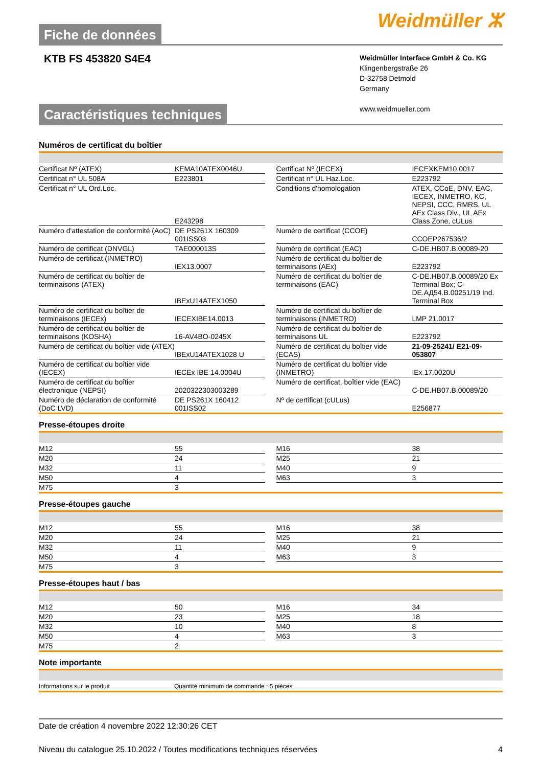Fiche de données
Weidmüller ⵣ
KTB FS 453820 S4E4
Weidmüller Interface GmbH & Co. KG
Klingenbergstraße 26
D-32758 Detmold
Germany
www.weidmueller.com
Caractéristiques techniques
Numéros de certificat du boîtier
| Certificat Nº (ATEX) | KEMA10ATEX0046U | | Certificat Nº (IECEX) | IECEXKEM10.0017 |
| Certificat n° UL 508A | E223801 | | Certificat n° UL Haz.Loc. | E223792 |
| Certificat n° UL Ord.Loc. | E243298 | | Conditions d'homologation | ATEX, CCoE, DNV, EAC, IECEX, INMETRO, KC, NEPSI, CCC, RMRS, UL AEx Class Div., UL AEx Class Zone, cULus |
| Numéro d'attestation de conformité (AoC) | DE PS261X 160309 001ISS03 | | Numéro de certificat (CCOE) | CCOEP267536/2 |
| Numéro de certificat (DNVGL) | TAE000013S | | Numéro de certificat (EAC) | C-DE.HB07.B.00089-20 |
| Numéro de certificat (INMETRO) | IEX13.0007 | | Numéro de certificat du boîtier de terminaisons (AEx) | E223792 |
| Numéro de certificat du boîtier de terminaisons (ATEX) | IBExU14ATEX1050 | | Numéro de certificat du boîtier de terminaisons (EAC) | C-DE.HB07.B.00089/20 Ex Terminal Box; C-DE.АД54.B.00251/19 Ind. Terminal Box |
| Numéro de certificat du boîtier de terminaisons (IECEx) | IECEXIBE14.0013 | | Numéro de certificat du boîtier de terminaisons (INMETRO) | LMP 21.0017 |
| Numéro de certificat du boîtier de terminaisons (KOSHA) | 16-AV4BO-0245X | | Numéro de certificat du boîtier de terminaisons UL | E223792 |
| Numéro de certificat du boîtier vide (ATEX) | IBExU14ATEX1028 U | | Numéro de certificat du boîtier vide (ECAS) | 21-09-25241/ E21-09-053807 |
| Numéro de certificat du boîtier vide (IECEX) | IECEx IBE 14.0004U | | Numéro de certificat du boîtier vide (INMETRO) | IEx 17.0020U |
| Numéro de certificat du boîtier électronique (NEPSI) | 2020322303003289 | | Numéro de certificat, boîtier vide (EAC) | C-DE.HB07.B.00089/20 |
| Numéro de déclaration de conformité (DoC LVD) | DE PS261X 160412 001ISS02 | | Nº de certificat (cULus) | E256877 |
Presse-étoupes droite
| M12 | 55 | | M16 | 38 |
| M20 | 24 | | M25 | 21 |
| M32 | 11 | | M40 | 9 |
| M50 | 4 | | M63 | 3 |
| M75 | 3 | | | |
Presse-étoupes gauche
| M12 | 55 | | M16 | 38 |
| M20 | 24 | | M25 | 21 |
| M32 | 11 | | M40 | 9 |
| M50 | 4 | | M63 | 3 |
| M75 | 3 | | | |
Presse-étoupes haut / bas
| M12 | 50 | | M16 | 34 |
| M20 | 23 | | M25 | 18 |
| M32 | 10 | | M40 | 8 |
| M50 | 4 | | M63 | 3 |
| M75 | 2 | | | |
Note importante
| Informations sur le produit | Quantité minimum de commande : 5 pièces |
Date de création 4 novembre 2022 12:30:26 CET
Niveau du catalogue 25.10.2022 / Toutes modifications techniques réservées 4